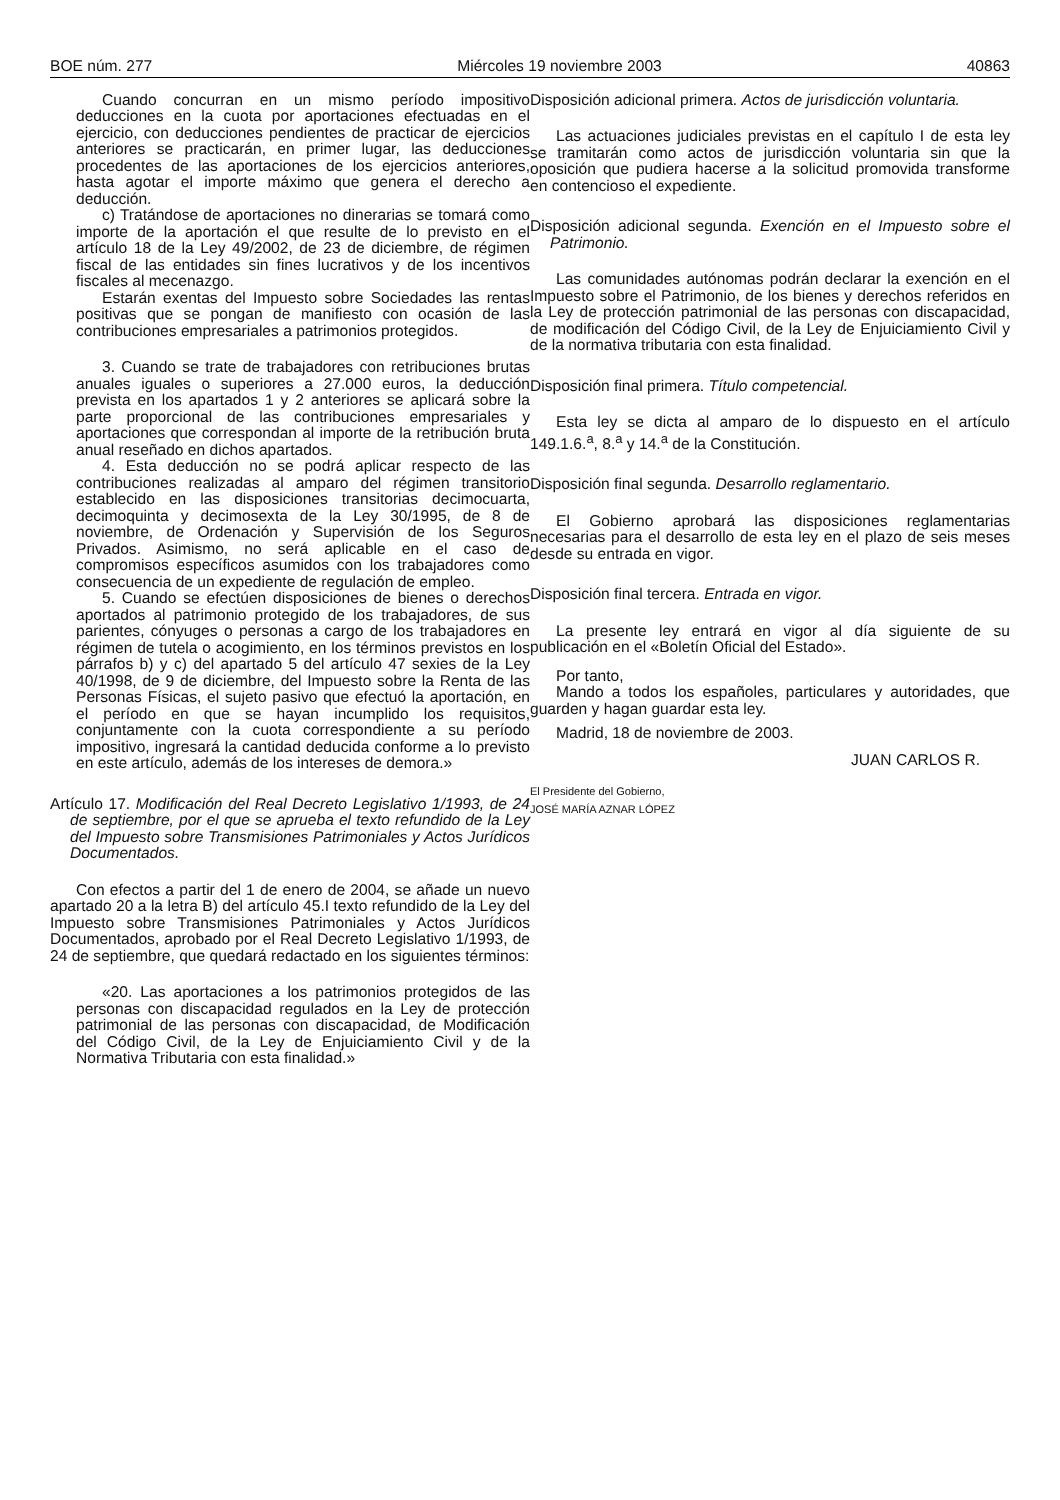BOE núm. 277 Miércoles 19 noviembre 2003 40863
Cuando concurran en un mismo período impositivo deducciones en la cuota por aportaciones efectuadas en el ejercicio, con deducciones pendientes de practicar de ejercicios anteriores se practicarán, en primer lugar, las deducciones procedentes de las aportaciones de los ejercicios anteriores, hasta agotar el importe máximo que genera el derecho a deducción.
c) Tratándose de aportaciones no dinerarias se tomará como importe de la aportación el que resulte de lo previsto en el artículo 18 de la Ley 49/2002, de 23 de diciembre, de régimen fiscal de las entidades sin fines lucrativos y de los incentivos fiscales al mecenazgo.
Estarán exentas del Impuesto sobre Sociedades las rentas positivas que se pongan de manifiesto con ocasión de las contribuciones empresariales a patrimonios protegidos.
3. Cuando se trate de trabajadores con retribuciones brutas anuales iguales o superiores a 27.000 euros, la deducción prevista en los apartados 1 y 2 anteriores se aplicará sobre la parte proporcional de las contribuciones empresariales y aportaciones que correspondan al importe de la retribución bruta anual reseñado en dichos apartados.
4. Esta deducción no se podrá aplicar respecto de las contribuciones realizadas al amparo del régimen transitorio establecido en las disposiciones transitorias decimocuarta, decimoquinta y decimosexta de la Ley 30/1995, de 8 de noviembre, de Ordenación y Supervisión de los Seguros Privados. Asimismo, no será aplicable en el caso de compromisos específicos asumidos con los trabajadores como consecuencia de un expediente de regulación de empleo.
5. Cuando se efectúen disposiciones de bienes o derechos aportados al patrimonio protegido de los trabajadores, de sus parientes, cónyuges o personas a cargo de los trabajadores en régimen de tutela o acogimiento, en los términos previstos en los párrafos b) y c) del apartado 5 del artículo 47 sexies de la Ley 40/1998, de 9 de diciembre, del Impuesto sobre la Renta de las Personas Físicas, el sujeto pasivo que efectuó la aportación, en el período en que se hayan incumplido los requisitos, conjuntamente con la cuota correspondiente a su período impositivo, ingresará la cantidad deducida conforme a lo previsto en este artículo, además de los intereses de demora.»
Artículo 17. Modificación del Real Decreto Legislativo 1/1993, de 24 de septiembre, por el que se aprueba el texto refundido de la Ley del Impuesto sobre Transmisiones Patrimoniales y Actos Jurídicos Documentados.
Con efectos a partir del 1 de enero de 2004, se añade un nuevo apartado 20 a la letra B) del artículo 45.I texto refundido de la Ley del Impuesto sobre Transmisiones Patrimoniales y Actos Jurídicos Documentados, aprobado por el Real Decreto Legislativo 1/1993, de 24 de septiembre, que quedará redactado en los siguientes términos:
«20. Las aportaciones a los patrimonios protegidos de las personas con discapacidad regulados en la Ley de protección patrimonial de las personas con discapacidad, de Modificación del Código Civil, de la Ley de Enjuiciamiento Civil y de la Normativa Tributaria con esta finalidad.»
Disposición adicional primera. Actos de jurisdicción voluntaria.
Las actuaciones judiciales previstas en el capítulo I de esta ley se tramitarán como actos de jurisdicción voluntaria sin que la oposición que pudiera hacerse a la solicitud promovida transforme en contencioso el expediente.
Disposición adicional segunda. Exención en el Impuesto sobre el Patrimonio.
Las comunidades autónomas podrán declarar la exención en el Impuesto sobre el Patrimonio, de los bienes y derechos referidos en la Ley de protección patrimonial de las personas con discapacidad, de modificación del Código Civil, de la Ley de Enjuiciamiento Civil y de la normativa tributaria con esta finalidad.
Disposición final primera. Título competencial.
Esta ley se dicta al amparo de lo dispuesto en el artículo 149.1.6.<sup>a</sup>, 8.<sup>a</sup> y 14.<sup>a</sup> de la Constitución.
Disposición final segunda. Desarrollo reglamentario.
El Gobierno aprobará las disposiciones reglamentarias necesarias para el desarrollo de esta ley en el plazo de seis meses desde su entrada en vigor.
Disposición final tercera. Entrada en vigor.
La presente ley entrará en vigor al día siguiente de su publicación en el «Boletín Oficial del Estado».
Por tanto,
Mando a todos los españoles, particulares y autoridades, que guarden y hagan guardar esta ley.
Madrid, 18 de noviembre de 2003.
JUAN CARLOS R.
El Presidente del Gobierno,
JOSÉ MARÍA AZNAR LÓPEZ